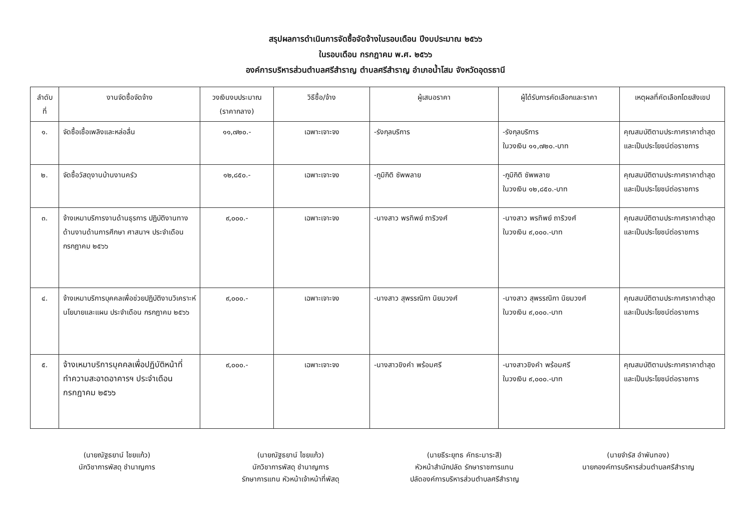สรุปผลการดำเนินการจัดซื้อจัดจ้างในรอบเดือน ปีงบประมาณ ๒๕๖๖
ในรอบเดือน กรกฎาคม พ.ศ. ๒๕๖๖
องค์การบริหารส่วนตำบลศรีสำราญ ตำบลศรีสำราญ อำเภอน้ำโสม จังหวัดอุดรธานี
| ลำดับ ที่ | งานจัดซื้อจัดจ้าง | วงเงินงบประมาณ (ราคากลาง) | วิธีซื้อ/จ้าง | ผู้เสนอราคา | ผู้ได้รับการคัดเลือกและราคา | เหตุผลที่คัดเลือกโดยสังเขป |
| --- | --- | --- | --- | --- | --- | --- |
| ๑. | จัดซื้อเชื้อเพลิงและหล่อลื่น | ๑๑,๗๒๐.- | เฉพาะเจาะจง | -รังกุลบริการ | -รังกุลบริการ ในวงเงิน ๑๑,๗๒๐.-บาท | คุณสมบัติตามประกาศราคาต่ำสุดและเป็นประโยชน์ต่อราชการ |
| ๒. | จัดซื้อวัสดุงานบ้านงานครัว | ๑๒,๘๕๐.- | เฉพาะเจาะจง | -ภูมิกิติ ซัพพลาย | -ภูมิกิติ ซัพพลาย ในวงเงิน ๑๒,๘๕๐.-บาท | คุณสมบัติตามประกาศราคาต่ำสุดและเป็นประโยชน์ต่อราชการ |
| ๓. | จ้างเหมาบริการงานด้านธุรการ ปฏิบัติงานทางด้านงานด้านการศึกษา ศาสนาฯ ประจำเดือน กรกฎาคม ๒๕๖๖ | ๙,๐๐๐.- | เฉพาะเจาะจง | -นางสาว พรทิพย์ ถาริวงศ์ | -นางสาว พรทิพย์ ถาริวงศ์ ในวงเงิน ๙,๐๐๐.-บาท | คุณสมบัติตามประกาศราคาต่ำสุดและเป็นประโยชน์ต่อราชการ |
| ๔. | จ้างเหมาบริการบุคคลเพื่อช่วยปฏิบัติงานวิเคราะห์นโยบายและแผน ประจำเดือน กรกฎาคม ๒๕๖๖ | ๙,๐๐๐.- | เฉพาะเจาะจง | -นางสาว สุพรรณิกา นิยมวงศ์ | -นางสาว สุพรรณิกา นิยมวงศ์ ในวงเงิน ๙,๐๐๐.-บาท | คุณสมบัติตามประกาศราคาต่ำสุดและเป็นประโยชน์ต่อราชการ |
| ๕. | จ้างเหมาบริการบุคคลเพื่อปฏิบัติหน้าที่ทำความสะอาดอาคารฯ ประจำเดือน กรกฎาคม ๒๕๖๖ | ๙,๐๐๐.- | เฉพาะเจาะจง | -นางสาวขิงคำ พร้อมศรี | -นางสาวขิงคำ พร้อมศรี ในวงเงิน ๙,๐๐๐.-บาท | คุณสมบัติตามประกาศราคาต่ำสุดและเป็นประโยชน์ต่อราชการ |
(นายณัฐธยาน์ ไชยแก้ว)
นักวิชาการพัสดุ ชำนาญการ
(นายณัฐธยาน์ ไชยแก้ว)
นักวิชาการพัสดุ ชำนาญการ
รักษาการแทน หัวหน้าเจ้าหน้าที่พัสดุ
(นายธีระยุทธ คัทธะมาระสี)
หัวหน้าสำนักปลัด รักษาราชการแทน
ปลัดองค์การบริหารส่วนตำบลศรีสำราญ
(นายจำรัส อำพันทอง)
นายกองค์การบริหารส่วนตำบลศรีสำราญ